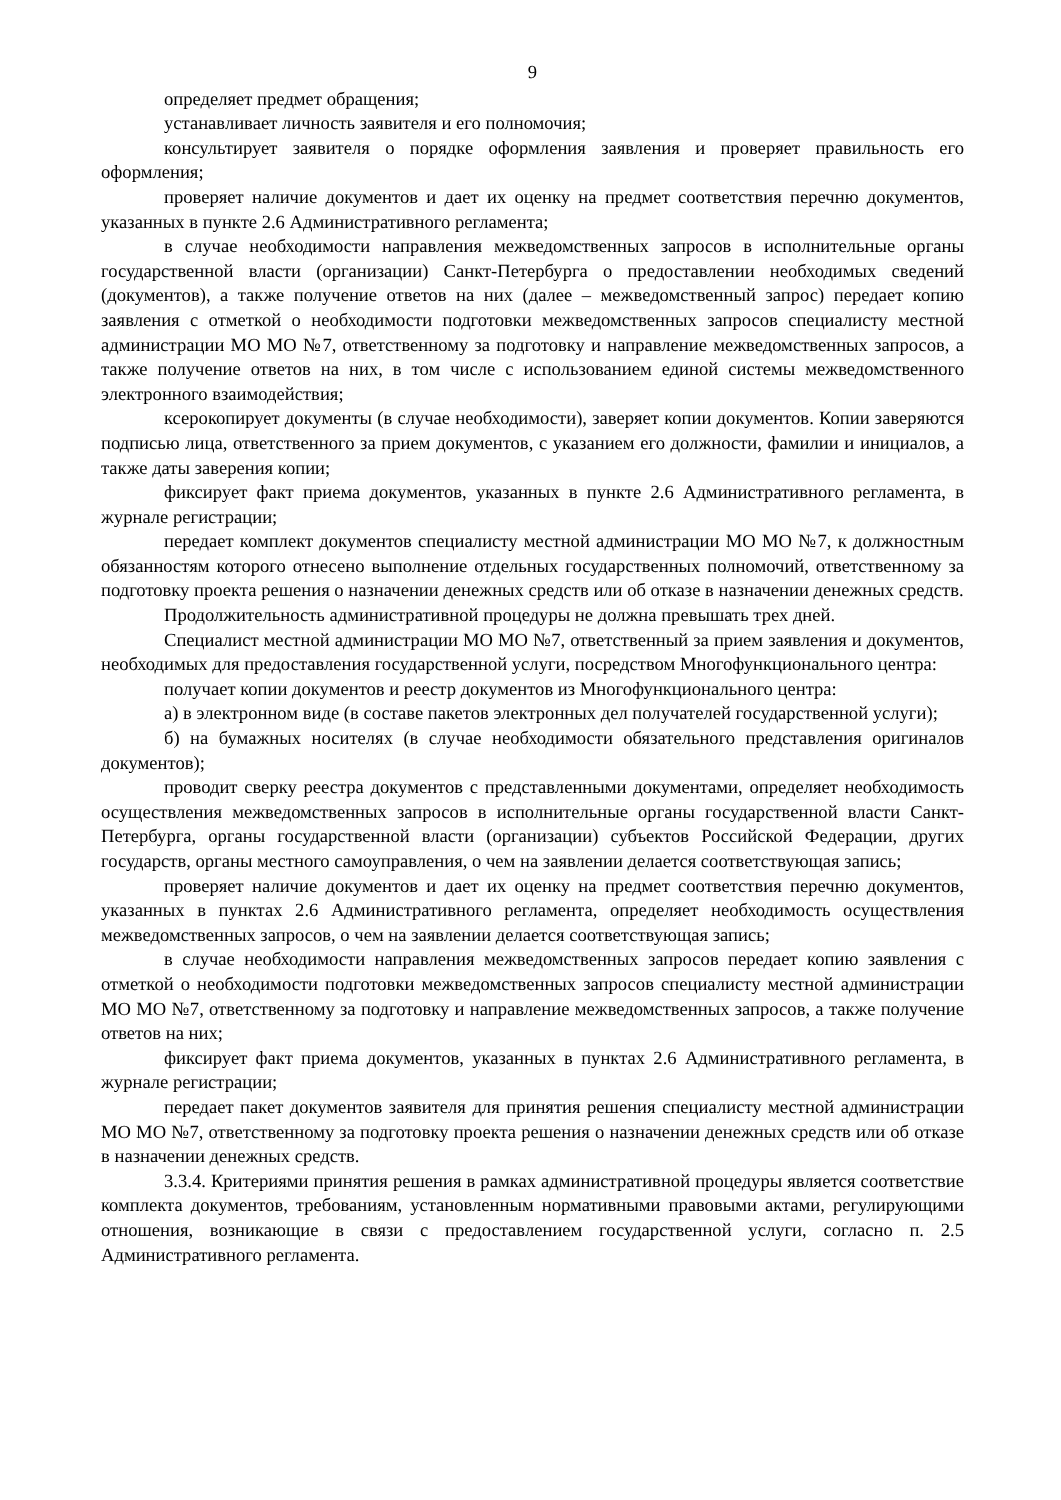9
определяет предмет обращения;
устанавливает личность заявителя и его полномочия;
консультирует заявителя о порядке оформления заявления и проверяет правильность его оформления;
проверяет наличие документов и дает их оценку на предмет соответствия перечню документов, указанных в пункте 2.6 Административного регламента;
в случае необходимости направления межведомственных запросов в исполнительные органы государственной власти (организации) Санкт-Петербурга о предоставлении необходимых сведений (документов), а также получение ответов на них (далее – межведомственный запрос) передает копию заявления с отметкой о необходимости подготовки межведомственных запросов специалисту местной администрации МО МО №7, ответственному за подготовку и направление межведомственных запросов, а также получение ответов на них, в том числе с использованием единой системы межведомственного электронного взаимодействия;
ксерокопирует документы (в случае необходимости), заверяет копии документов. Копии заверяются подписью лица, ответственного за прием документов, с указанием его должности, фамилии и инициалов, а также даты заверения копии;
фиксирует факт приема документов, указанных в пункте 2.6 Административного регламента, в журнале регистрации;
передает комплект документов специалисту местной администрации МО МО №7, к должностным обязанностям которого отнесено выполнение отдельных государственных полномочий, ответственному за подготовку проекта решения о назначении денежных средств или об отказе в назначении денежных средств.
Продолжительность административной процедуры не должна превышать трех дней.
Специалист местной администрации МО МО №7, ответственный за прием заявления и документов, необходимых для предоставления государственной услуги, посредством Многофункционального центра:
получает копии документов и реестр документов из Многофункционального центра:
а) в электронном виде (в составе пакетов электронных дел получателей государственной услуги);
б) на бумажных носителях (в случае необходимости обязательного представления оригиналов документов);
проводит сверку реестра документов с представленными документами, определяет необходимость осуществления межведомственных запросов в исполнительные органы государственной власти Санкт-Петербурга, органы государственной власти (организации) субъектов Российской Федерации, других государств, органы местного самоуправления, о чем на заявлении делается соответствующая запись;
проверяет наличие документов и дает их оценку на предмет соответствия перечню документов, указанных в пунктах 2.6 Административного регламента, определяет необходимость осуществления межведомственных запросов, о чем на заявлении делается соответствующая запись;
в случае необходимости направления межведомственных запросов передает копию заявления с отметкой о необходимости подготовки межведомственных запросов специалисту местной администрации МО МО №7, ответственному за подготовку и направление межведомственных запросов, а также получение ответов на них;
фиксирует факт приема документов, указанных в пунктах 2.6 Административного регламента, в журнале регистрации;
передает пакет документов заявителя для принятия решения специалисту местной администрации МО МО №7, ответственному за подготовку проекта решения о назначении денежных средств или об отказе в назначении денежных средств.
3.3.4. Критериями принятия решения в рамках административной процедуры является соответствие комплекта документов, требованиям, установленным нормативными правовыми актами, регулирующими отношения, возникающие в связи с предоставлением государственной услуги, согласно п. 2.5 Административного регламента.